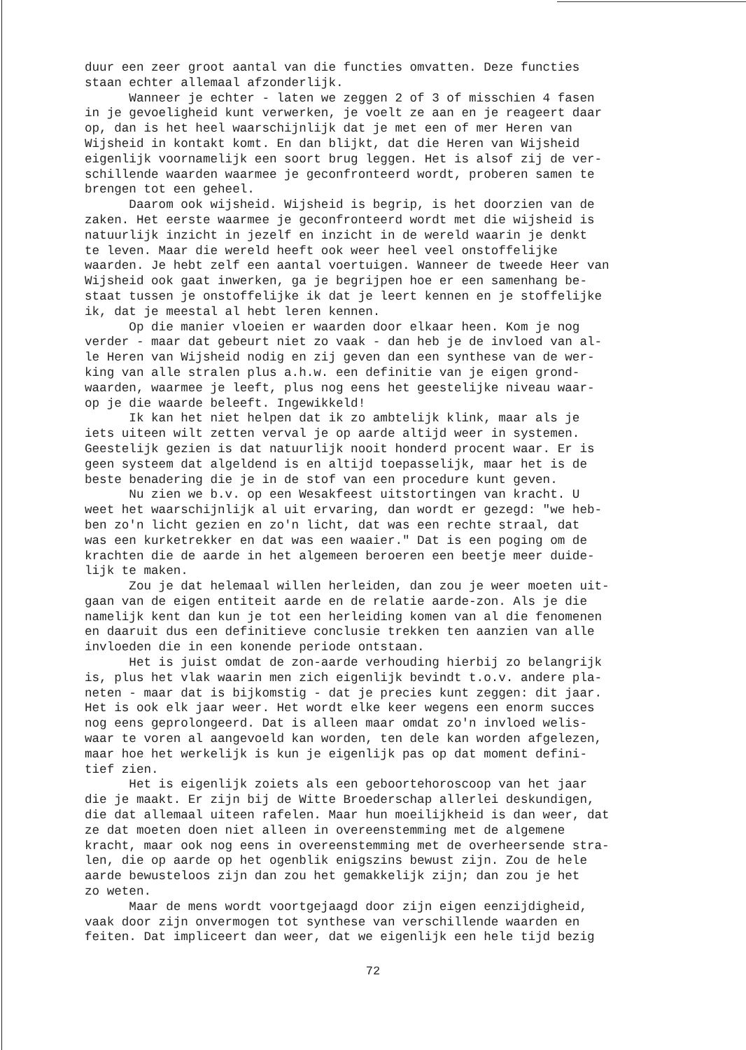duur een zeer groot aantal van die functies omvatten. Deze functies staan echter allemaal afzonderlijk. Wanneer je echter - laten we zeggen 2 of 3 of misschien 4 fasen in je gevoeligheid kunt verwerken, je voelt ze aan en je reageert daar op, dan is het heel waarschijnlijk dat je met een of mer Heren van Wijsheid in kontakt komt. En dan blijkt, dat die Heren van Wijsheid eigenlijk voornamelijk een soort brug leggen. Het is alsof zij de ver- schillende waarden waarmee je geconfronteerd wordt, proberen samen te brengen tot een geheel. Daarom ook wijsheid. Wijsheid is begrip, is het doorzien van de zaken. Het eerste waarmee je geconfronteerd wordt met die wijsheid is natuurlijk inzicht in jezelf en inzicht in de wereld waarin je denkt te leven. Maar die wereld heeft ook weer heel veel onstoffelijke waarden. Je hebt zelf een aantal voertuigen. Wanneer de tweede Heer van Wijsheid ook gaat inwerken, ga je begrijpen hoe er een samenhang be- staat tussen je onstoffelijke ik dat je leert kennen en je stoffelijke ik, dat je meestal al hebt leren kennen. Op die manier vloeien er waarden door elkaar heen. Kom je nog verder - maar dat gebeurt niet zo vaak - dan heb je de invloed van al- le Heren van Wijsheid nodig en zij geven dan een synthese van de wer- king van alle stralen plus a.h.w. een definitie van je eigen grond- waarden, waarmee je leeft, plus nog eens het geestelijke niveau waar- op je die waarde beleeft. Ingewikkeld! Ik kan het niet helpen dat ik zo ambtelijk klink, maar als je iets uiteen wilt zetten verval je op aarde altijd weer in systemen. Geestelijk gezien is dat natuurlijk nooit honderd procent waar. Er is geen systeem dat algeldend is en altijd toepasselijk, maar het is de beste benadering die je in de stof van een procedure kunt geven. Nu zien we b.v. op een Wesakfeest uitstortingen van kracht. U weet het waarschijnlijk al uit ervaring, dan wordt er gezegd: "we heb- ben zo'n licht gezien en zo'n licht, dat was een rechte straal, dat was een kurketrekker en dat was een waaier." Dat is een poging om de krachten die de aarde in het algemeen beroeren een beetje meer duide- lijk te maken. Zou je dat helemaal willen herleiden, dan zou je weer moeten uit- gaan van de eigen entiteit aarde en de relatie aarde-zon. Als je die namelijk kent dan kun je tot een herleiding komen van al die fenomenen en daaruit dus een definitieve conclusie trekken ten aanzien van alle invloeden die in een konende periode ontstaan. Het is juist omdat de zon-aarde verhouding hierbij zo belangrijk is, plus het vlak waarin men zich eigenlijk bevindt t.o.v. andere pla- neten - maar dat is bijkomstig - dat je precies kunt zeggen: dit jaar. Het is ook elk jaar weer. Het wordt elke keer wegens een enorm succes nog eens geprolongeerd. Dat is alleen maar omdat zo'n invloed welis- waar te voren al aangevoeld kan worden, ten dele kan worden afgelezen, maar hoe het werkelijk is kun je eigenlijk pas op dat moment defini- tief zien. Het is eigenlijk zoiets als een geboortehoroscoop van het jaar die je maakt. Er zijn bij de Witte Broederschap allerlei deskundigen, die dat allemaal uiteen rafelen. Maar hun moeilijkheid is dan weer, dat ze dat moeten doen niet alleen in overeenstemming met de algemene kracht, maar ook nog eens in overeenstemming met de overheersende stra- len, die op aarde op het ogenblik enigszins bewust zijn. Zou de hele aarde bewusteloos zijn dan zou het gemakkelijk zijn; dan zou je het zo weten. Maar de mens wordt voortgejaagd door zijn eigen eenzijdigheid, vaak door zijn onvermogen tot synthese van verschillende waarden en feiten. Dat impliceert dan weer, dat we eigenlijk een hele tijd bezig
72